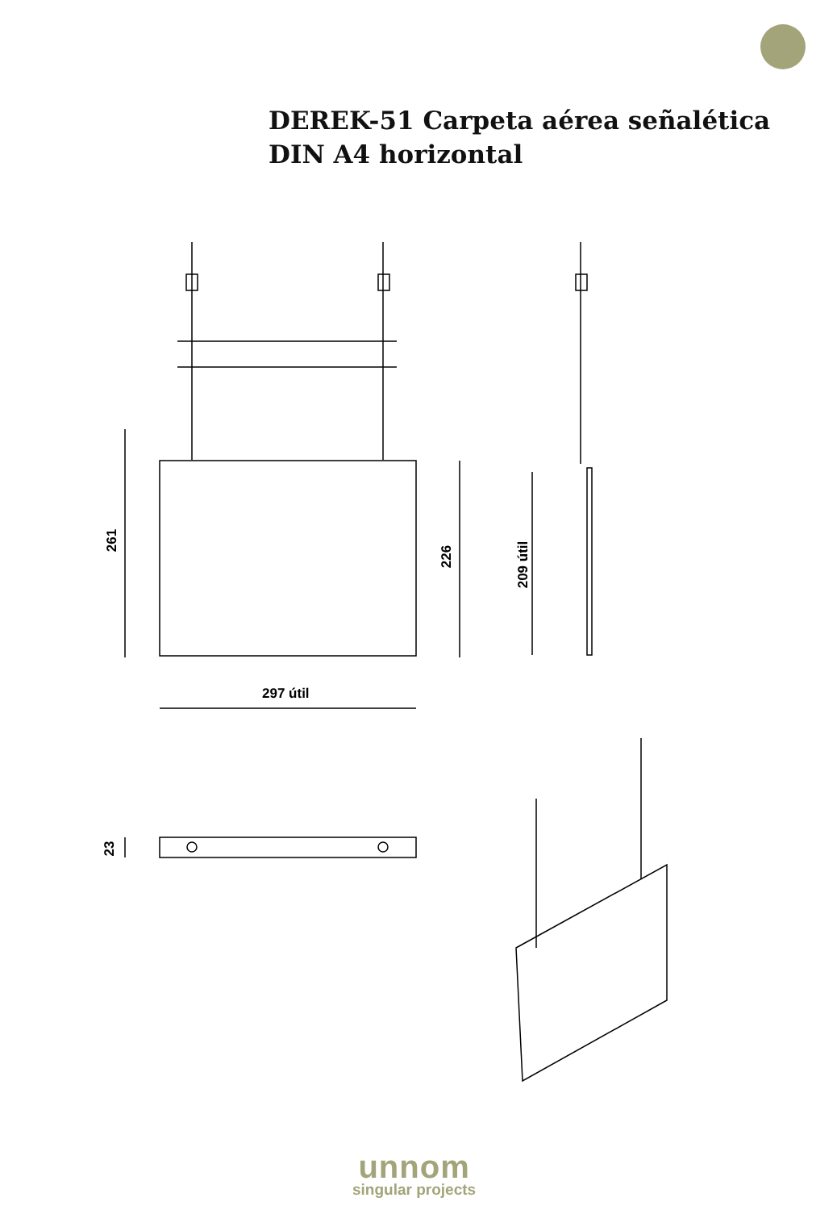DEREK-51 Carpeta aérea señalética
DIN A4 horizontal
261
226 209 útil
297 útil
23
unnom
singular projects